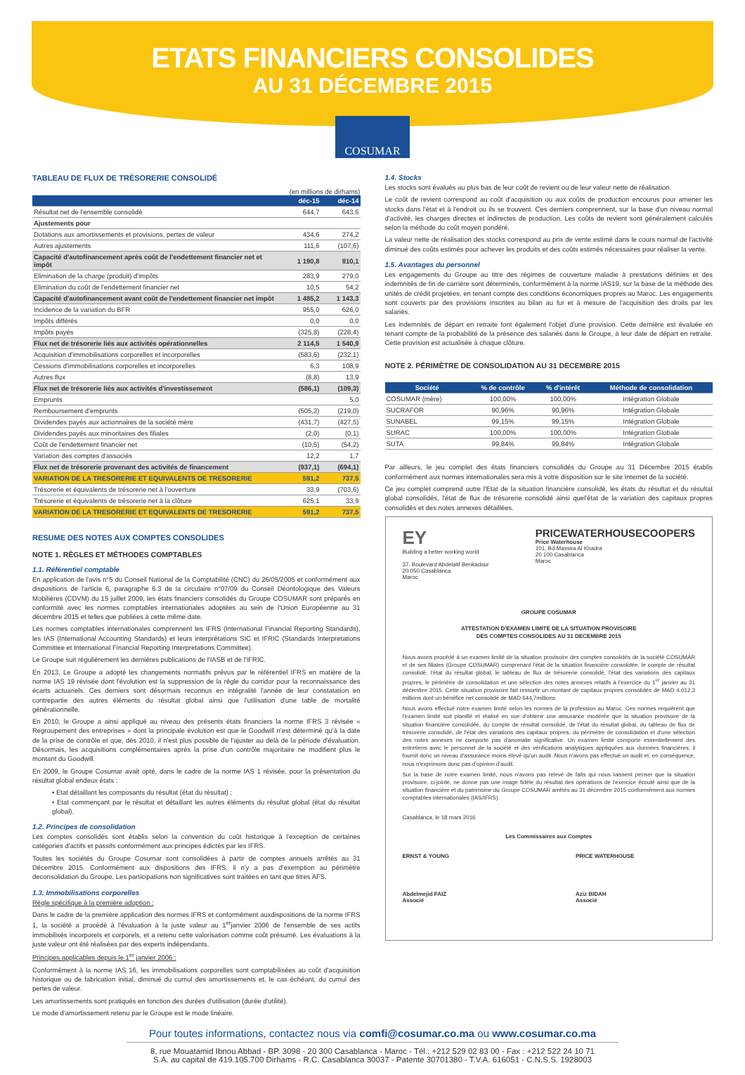ETATS FINANCIERS CONSOLIDES
AU 31 DÉCEMBRE 2015
COSUMAR
TABLEAU DE FLUX DE TRÉSORERIE CONSOLIDÉ
(en millions de dirhams)
| | déc-15 | déc-14 |
| --- | --- | --- |
| Résultat net de l'ensemble consolidé | 644,7 | 643,6 |
| Ajustements pour | | |
| Dotations aux amortissements et provisions, pertes de valeur | 434,6 | 274,2 |
| Autres ajustements | 111,6 | (107,6) |
| Capacité d'autofinancement après coût de l'endettement financier net et impôt | 1 190,8 | 810,1 |
| Elimination de la charge (produit) d'impôts | 283,9 | 279,0 |
| Elimination du coût de l'endettement financier net | 10,5 | 54,2 |
| Capacité d'autofinancement avant coût de l'endettement financier net impôt | 1 485,2 | 1 143,3 |
| Incidence de la variation du BFR | 955,0 | 626,0 |
| Impôts différés | 0,0 | 0,0 |
| Impôts payés | (325,8) | (228,4) |
| Flux net de trésorerie liés aux activités opérationnelles | 2 114,5 | 1 540,9 |
| Acquisition d'immobilisations corporelles et incorporelles | (583,6) | (232,1) |
| Cessions d'immobilisations corporelles et incorporelles | 6,3 | 108,9 |
| Autres flux | (8,8) | 13,9 |
| Flux net de trésorerie liés aux activités d'investissement | (586,1) | (109,3) |
| Emprunts | | 5,0 |
| Remboursement d'emprunts | (505,2) | (219,0) |
| Dividendes payés aux actionnaires de la société mère | (431,7) | (427,5) |
| Dividendes payés aux minoritaires des filiales | (2,0) | (0,1) |
| Coût de l'endettement financier net | (10,5) | (54,2) |
| Variation des comptes d'associés | 12,2 | 1,7 |
| Flux net de trésorerie provenant des activités de financement | (937,1) | (694,1) |
| VARIATION DE LA TRESORERIE ET EQUIVALENTS DE TRESORERIE | 591,2 | 737,5 |
| Trésorerie et équivalents de trésorerie net à l'ouverture | 33,9 | (703,6) |
| Trésorerie et équivalents de trésorerie net à la clôture | 625,1 | 33,9 |
| VARIATION DE LA TRESORERIE ET EQUIVALENTS DE TRESORERIE | 591,2 | 737,5 |
RESUME DES NOTES AUX COMPTES CONSOLIDES
NOTE 1. RÈGLES ET MÉTHODES COMPTABLES
1.1. Référentiel comptable
En application de l'avis n°5 du Conseil National de la Comptabilité (CNC) du 26/05/2005 et conformément aux dispositions de l'article 6, paragraphe 6.3 de la circulaire n°07/09 du Conseil Déontologique des Valeurs Mobilières (CDVM) du 15 juillet 2009, les états financiers consolidés du Groupe COSUMAR sont préparés en conformité avec les normes comptables internationales adoptées au sein de l'Union Européenne au 31 décembre 2015 et telles que publiées à cette même date.
Les normes comptables internationales comprennent les IFRS (International Financial Reporting Standards), les IAS (International Accounting Standards) et leurs interprétations SIC et IFRIC (Standards Interpretations Committee et International Financial Reporting Interpretations Committee).
Le Groupe suit régulièrement les dernières publications de l'IASB et de l'IFRIC.
En 2013, Le Groupe a adopté les changements normatifs prévus par le référentiel IFRS en matière de la norme IAS 19 révisée dont l'évolution est la suppression de la règle du corridor pour la reconnaissance des écarts actuariels. Ces derniers sont désormais reconnus en intégralité l'année de leur constatation en contrepartie des autres éléments du résultat global ainsi que l'utilisation d'une table de mortalité générationnelle.
En 2010, le Groupe a ainsi appliqué au niveau des présents états financiers la norme IFRS 3 révisée « Regroupement des entreprises » dont la principale évolution est que le Goodwill n'est déterminé qu'à la date de la prise de contrôle et que, dès 2010, il n'est plus possible de l'ajuster au delà de la période d'évaluation. Désormais, les acquisitions complémentaires après la prise d'un contrôle majoritaire ne modifient plus le montant du Goodwill.
En 2009, le Groupe Cosumar avait opté, dans le cadre de la norme IAS 1 révisée, pour la présentation du résultat global endeux états :
• Etat détaillant les composants du résultat (état du résultat) ;
• Etat commençant par le résultat et détaillant les autres éléments du résultat global (état du résultat global).
1.2. Principes de consolidation
Les comptes consolidés sont établis selon la convention du coût historique à l'exception de certaines catégories d'actifs et passifs conformément aux principes édictés par les IFRS.
Toutes les sociétés du Groupe Cosumar sont consolidées à partir de comptes annuels arrêtés au 31 Décembre 2015. Conformément aux dispositions des IFRS, il n'y a pas d'exemption au périmètre deconsolidation du Groupe. Les participations non significatives sont traitées en tant que titres AFS.
1.3. Immobilisations corporelles
Règle spécifique à la première adoption :
Dans le cadre de la première application des normes IFRS et conformément auxdispositions de la norme IFRS 1, la société a procédé à l'évaluation à la juste valeur au 1<sup>er</sup>janvier 2006 de l'ensemble de ses actifs immobilisés incorporels et corporels, et a retenu cette valorisation comme coût présumé. Les évaluations à la juste valeur ont été réalisées par des experts indépendants.
Principes applicables depuis le 1<sup>er</sup> janvier 2006 :
Conformément à la norme IAS 16, les immobilisations corporelles sont comptabilisées au coût d'acquisition historique ou de fabrication initial, diminué du cumul des amortissements et, le cas échéant, du cumul des pertes de valeur.
Les amortissements sont pratiqués en fonction des durées d'utilisation (durée d'utilité).
Le mode d'amortissement retenu par le Groupe est le mode linéaire.
1.4. Stocks
Les stocks sont évalués au plus bas de leur coût de revient ou de leur valeur nette de réalisation.
Le coût de revient correspond au coût d'acquisition ou aux coûts de production encourus pour amener les stocks dans l'état et à l'endroit ou ils se trouvent. Ces derniers comprennent, sur la base d'un niveau normal d'activité, les charges directes et indirectes de production. Les coûts de revient sont généralement calculés selon la méthode du coût moyen pondéré.
La valeur nette de réalisation des stocks correspond au prix de vente estimé dans le cours normal de l'activité diminué des coûts estimés pour achever les produits et des coûts estimés nécessaires pour réaliser la vente.
1.5. Avantages du personnel
Les engagements du Groupe au titre des régimes de couverture maladie à prestations définies et des indemnités de fin de carrière sont déterminés, conformément à la norme IAS19, sur la base de la méthode des unités de crédit projetées, en tenant compte des conditions économiques propres au Maroc. Les engagements sont couverts par des provisions inscrites au bilan au fur et à mesure de l'acquisition des droits par les salariés.
Les indemnités de départ en retraite font également l'objet d'une provision. Cette dernière est évaluée en tenant compte de la probabilité de la présence des salariés dans le Groupe, à leur date de départ en retraite. Cette provision est actualisée à chaque clôture.
NOTE 2. PÉRIMÈTRE DE CONSOLIDATION AU 31 DECEMBRE 2015
| Société | % de contrôle | % d'intérêt | Méthode de consolidation |
| --- | --- | --- | --- |
| COSUMAR (mère) | 100,00% | 100,00% | Intégration Globale |
| SUCRAFOR | 90,96% | 90,96% | Intégration Globale |
| SUNABEL | 99,15% | 99,15% | Intégration Globale |
| SURAC | 100,00% | 100,00% | Intégration Globale |
| SUTA | 99,84% | 99,84% | Intégration Globale |
Par ailleurs, le jeu complet des états financiers consolidés du Groupe au 31 Décembre 2015 établis conformément aux normes internationales sera mis à votre disposition sur le site Internet de la société.
Ce jeu complet comprend outre l'Etat de la situation financière consolidé, les états du résultat et du résultat global consolidés, l'état de flux de trésorerie consolidé ainsi quel'état de la variation des capitaux propres consolidés et des notes annexes détaillées.
EY
Building a better working world
37, Boulevard Abdelatif Benkadour
20 050 Casablanca
Maroc
PRICEWATERHOUSECOOPERS
Price Waterhouse
101, Bd Massira Al Khadra
20 100 Casablanca
Maroc
GROUPE COSUMAR
ATTESTATION D'EXAMEN LIMITE DE LA SITUATION PROVISOIRE
DES COMPTES CONSOLIDES AU 31 DECEMBRE 2015
Nous avons procédé à un examen limité de la situation provisoire des comptes consolidés de la société COSUMAR et de ses filiales (Groupe COSUMAR) comprenant l'état de la situation financière consolidée, le compte de résultat consolidé, l'état du résultat global, le tableau de flux de trésorerie consolidé, l'état des variations des capitaux propres, le périmètre de consolidation et une sélection des notes annexes relatifs à l'exercice du 1<sup>er</sup> janvier au 31 décembre 2015. Cette situation provisoire fait ressortir un montant de capitaux propres consolidés de MAD 4.012,3 millions dont un bénéfice net consolidé de MAD 644,7millions.
Nous avons effectué notre examen limité selon les normes de la profession au Maroc. Ces normes requièrent que l'examen limité soit planifié et réalisé en vue d'obtenir une assurance modérée que la situation provisoire de la situation financière consolidée, du compte de résultat consolidé, de l'état du résultat global, du tableau de flux de trésorerie consolidé, de l'état des variations des capitaux propres, du périmètre de consolidation et d'une sélection des notes annexes ne comporte pas d'anomalie significative. Un examen limité comporte essentiellement des entretiens avec le personnel de la société et des vérifications analytiques appliquées aux données financières; il fournit donc un niveau d'assurance moins élevé qu'un audit. Nous n'avons pas effectué un audit et, en conséquence, nous n'exprimons donc pas d'opinion d'audit.
Sur la base de notre examen limité, nous n'avons pas relevé de faits qui nous laissent penser que la situation provisoire, ci-jointe, ne donne pas une image fidèle du résultat des opérations de l'exercice écoulé ainsi que de la situation financière et du patrimoine du Groupe COSUMAR arrêtés au 31 décembre 2015 conformément aux normes comptables internationales (IAS/IFRS).
Casablanca, le 18 mars 2016
Les Commissaires aux Comptes
ERNST & YOUNG
Abdelmejid FAIZ
Associé
PRICE WATERHOUSE
Aziz BIDAH
Associé
Pour toutes informations, contactez nous via comfi@cosumar.co.ma ou www.cosumar.co.ma
8, rue Mouatamid Ibnou Abbad - BP. 3098 - 20 300 Casablanca - Maroc - Tél.: +212 529 02 83 00 - Fax : +212 522 24 10 71
S.A. au capital de 419.105.700 Dirhams - R.C. Casablanca 30037 - Patente 30701380 - T.V.A. 616051 - C.N.S.S. 1928003